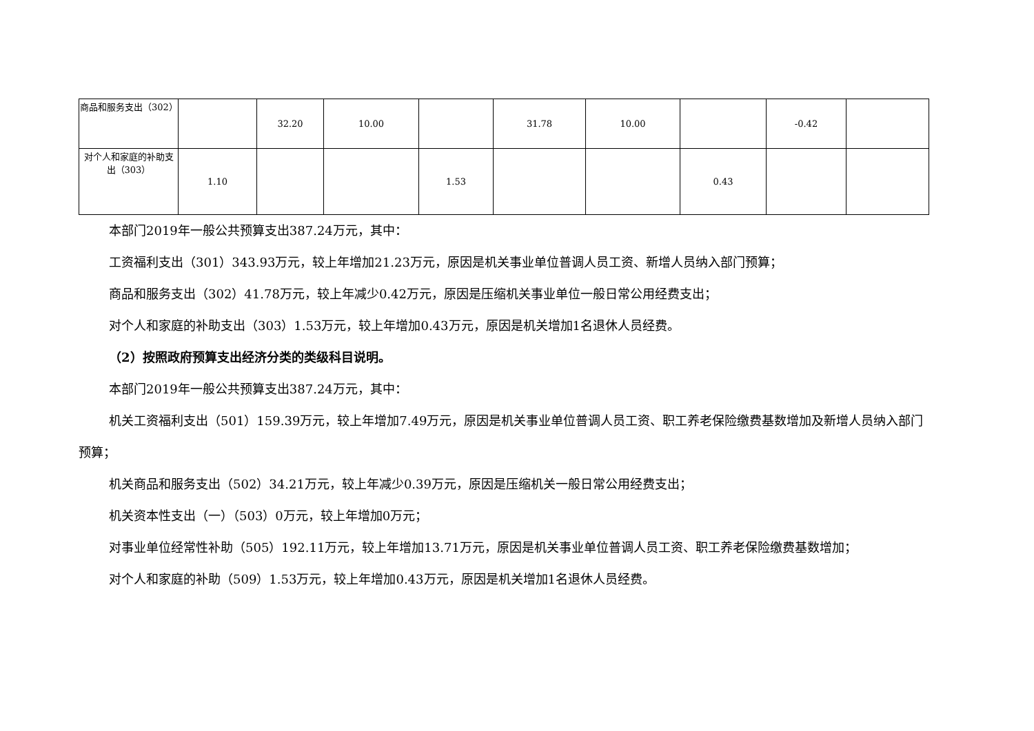| 商品和服务支出（302） | | 32.20 | 10.00 | | 31.78 | 10.00 | | -0.42 | |
| 对个人和家庭的补助支出（303） | 1.10 | | | 1.53 | | | 0.43 | | |
本部门2019年一般公共预算支出387.24万元，其中：
工资福利支出（301）343.93万元，较上年增加21.23万元，原因是机关事业单位普调人员工资、新增人员纳入部门预算；
商品和服务支出（302）41.78万元，较上年减少0.42万元，原因是压缩机关事业单位一般日常公用经费支出；
对个人和家庭的补助支出（303）1.53万元，较上年增加0.43万元，原因是机关增加1名退休人员经费。
（2）按照政府预算支出经济分类的类级科目说明。
本部门2019年一般公共预算支出387.24万元，其中：
机关工资福利支出（501）159.39万元，较上年增加7.49万元，原因是机关事业单位普调人员工资、职工养老保险缴费基数增加及新增人员纳入部门预算；
机关商品和服务支出（502）34.21万元，较上年减少0.39万元，原因是压缩机关一般日常公用经费支出；
机关资本性支出（一）（503）0万元，较上年增加0万元；
对事业单位经常性补助（505）192.11万元，较上年增加13.71万元，原因是机关事业单位普调人员工资、职工养老保险缴费基数增加；
对个人和家庭的补助（509）1.53万元，较上年增加0.43万元，原因是机关增加1名退休人员经费。